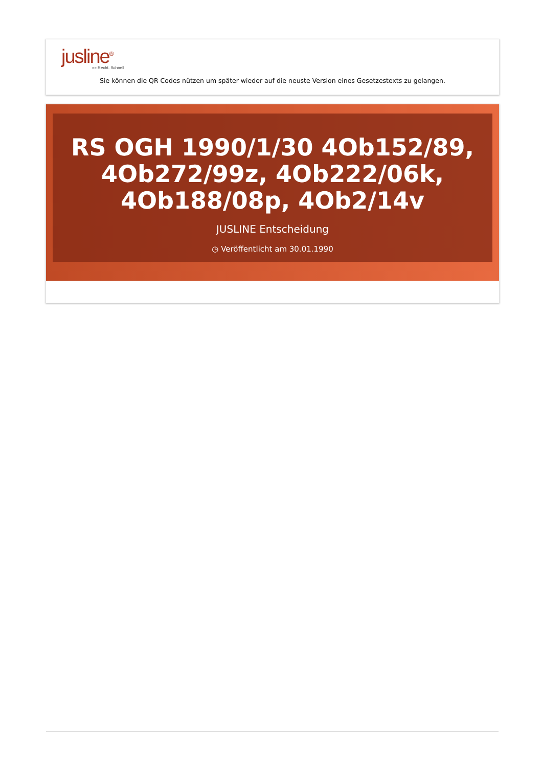jusline<sup>®</sup>
»» Recht. Schnell
Sie können die QR Codes nützen um später wieder auf die neuste Version eines Gesetzestexts zu gelangen.
RS OGH 1990/1/30 4Ob152/89, 4Ob272/99z, 4Ob222/06k, 4Ob188/08p, 4Ob2/14v
JUSLINE Entscheidung
◷ Veröffentlicht am 30.01.1990